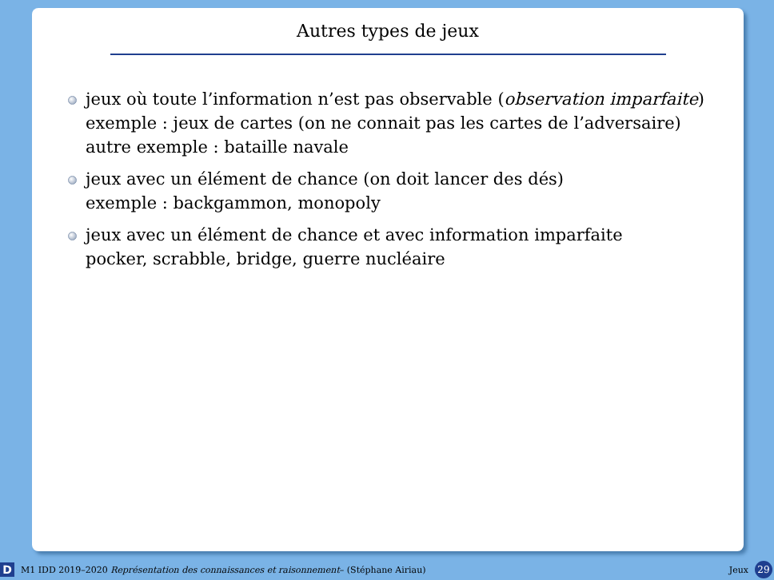Autres types de jeux
jeux où toute l’information n’est pas observable (observation imparfaite)
exemple : jeux de cartes (on ne connait pas les cartes de l’adversaire)
autre exemple : bataille navale
jeux avec un élément de chance (on doit lancer des dés)
exemple : backgammon, monopoly
jeux avec un élément de chance et avec information imparfaite
pocker, scrabble, bridge, guerre nucléaire
D M1 IDD 2019–2020 Représentation des connaissances et raisonnement– (Stéphane Airiau) Jeux 29